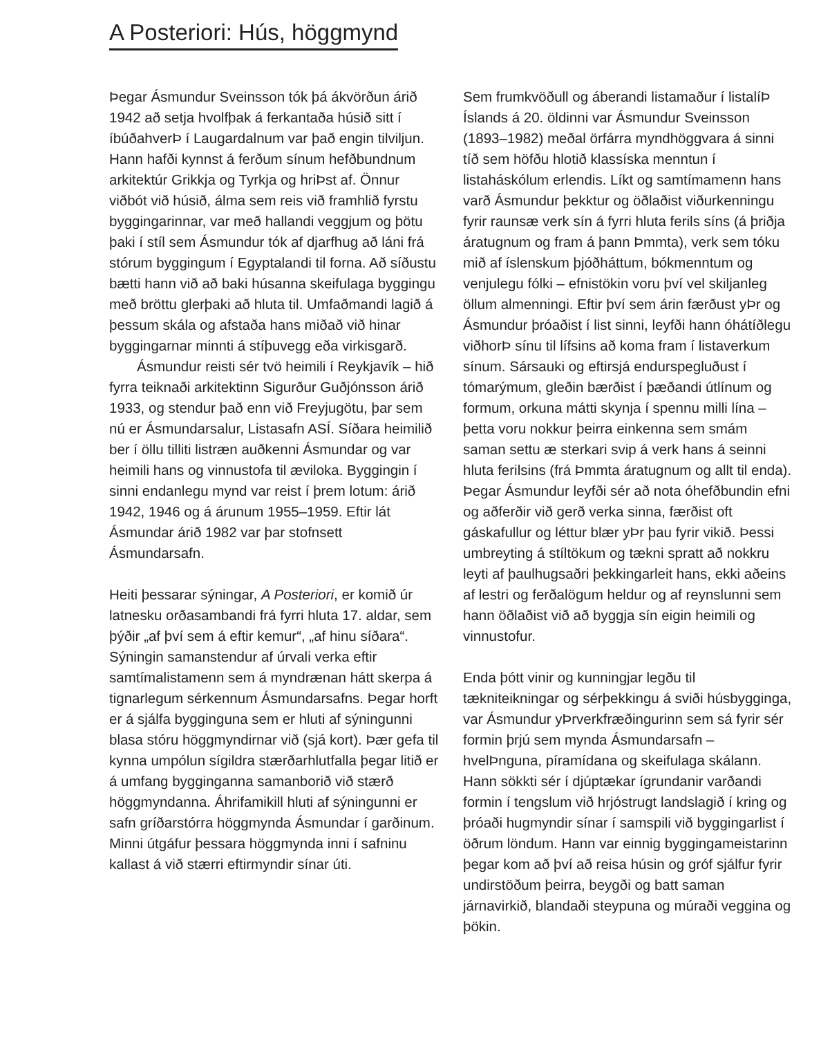A Posteriori: Hús, höggmynd
Þegar Ásmundur Sveinsson tók þá ákvörðun árið 1942 að setja hvolfþak á ferkantaða húsið sitt í íbúðahverÞ í Laugardalnum var það engin tilviljun. Hann hafði kynnst á ferðum sínum hefðbundnum arkitektúr Grikkja og Tyrkja og hriÞst af. Önnur viðbót við húsið, álma sem reis við framhlið fyrstu byggingarinnar, var með hallandi veggjum og þötu þaki í stíl sem Ásmundur tók af djarfhug að láni frá stórum byggingum í Egyptalandi til forna. Að síðustu bætti hann við að baki húsanna skeifulaga byggingu með bröttu glerþaki að hluta til. Umfaðmandi lagið á þessum skála og afstaða hans miðað við hinar byggingarnar minnti á stíþuvegg eða virkisgarð.
Ásmundur reisti sér tvö heimili í Reykjavík – hið fyrra teiknaði arkitektinn Sigurður Guðjónsson árið 1933, og stendur það enn við Freyjugötu, þar sem nú er Ásmundarsalur, Listasafn ASÍ. Síðara heimilið ber í öllu tilliti listræn auðkenni Ásmundar og var heimili hans og vinnustofa til æviloka. Byggingin í sinni endanlegu mynd var reist í þrem lotum: árið 1942, 1946 og á árunum 1955–1959. Eftir lát Ásmundar árið 1982 var þar stofnsett Ásmundarsafn.
Heiti þessarar sýningar, A Posteriori, er komið úr latnesku orðasambandi frá fyrri hluta 17. aldar, sem þýðir „af því sem á eftir kemur“, „af hinu síðara“. Sýningin samanstendur af úrvali verka eftir samtímalistamenn sem á myndrænan hátt skerpa á tignarlegum sérkennum Ásmundarsafns. Þegar horft er á sjálfa bygginguna sem er hluti af sýningunni blasa stóru höggmyndirnar við (sjá kort). Þær gefa til kynna umpólun sígildra stærðarhlutfalla þegar litið er á umfang bygginganna saman­borið við stærð höggmyndanna. Áhrifamikill hluti af sýningunni er safn gríðarstórra högg­mynda Ásmundar í garðinum. Minni útgáfur þessara höggmynda inni í safninu kallast á við stærri eftirmyndir sínar úti.
Sem frumkvöðull og áberandi listamaður í listalíÞ Íslands á 20. öldinni var Ásmundur Sveinsson (1893–1982) meðal örfárra mynd­höggvara á sinni tíð sem höfðu hlotið klassíska menntun í listaháskólum erlendis. Líkt og samtímamenn hans varð Ásmundur þekktur og öðlaðist viðurkenningu fyrir raunsæ verk sín á fyrri hluta ferils síns (á þriðja áratugnum og fram á þann Þmmta), verk sem tóku mið af íslenskum þjóðháttum, bókmenntum og venju­legu fólki – efnistökin voru því vel skiljanleg öllum almenningi. Eftir því sem árin færðust yÞr og Ásmundur þróaðist í list sinni, leyfði hann óhátíðlegu viðhorÞ sínu til lífsins að koma fram í listaverkum sínum. Sársauki og eftirsjá endurspegluðust í tómarýmum, gleðin bærðist í þæðandi útlínum og formum, orkuna mátti skynja í spennu milli lína – þetta voru nokkur þeirra einkenna sem smám saman settu æ sterkari svip á verk hans á seinni hluta ferilsins (frá Þmmta áratugnum og allt til enda). Þegar Ásmundur leyfði sér að nota óhefðbundin efni og aðferðir við gerð verka sinna, færðist oft gáskafullur og léttur blær yÞr þau fyrir vikið. Þessi umbreyting á stíltökum og tækni spratt að nokkru leyti af þaulhugsaðri þekkingarleit hans, ekki aðeins af lestri og ferðalögum held­ur og af reynslunni sem hann öðlaðist við að byggja sín eigin heimili og vinnustofur.
Enda þótt vinir og kunningjar legðu til tækniteikningar og sérþekkingu á sviði húsbygginga, var Ásmundur yÞrverk­fræðingurinn sem sá fyrir sér formin þrjú sem mynda Ásmundarsafn – hvelÞnguna, píramídana og skeifulaga skálann. Hann sökkti sér í djúptækar ígrundanir varðandi formin í tengslum við hrjóstrugt landslagið í kring og þróaði hugmyndir sínar í samspili við byggingarlist í öðrum löndum. Hann var einnig byggingameistarinn þegar kom að því að reisa húsin og gróf sjálfur fyrir undirstöðum þeirra, beygði og batt saman járnavirkið, blandaði steypuna og múraði veggina og þökin.